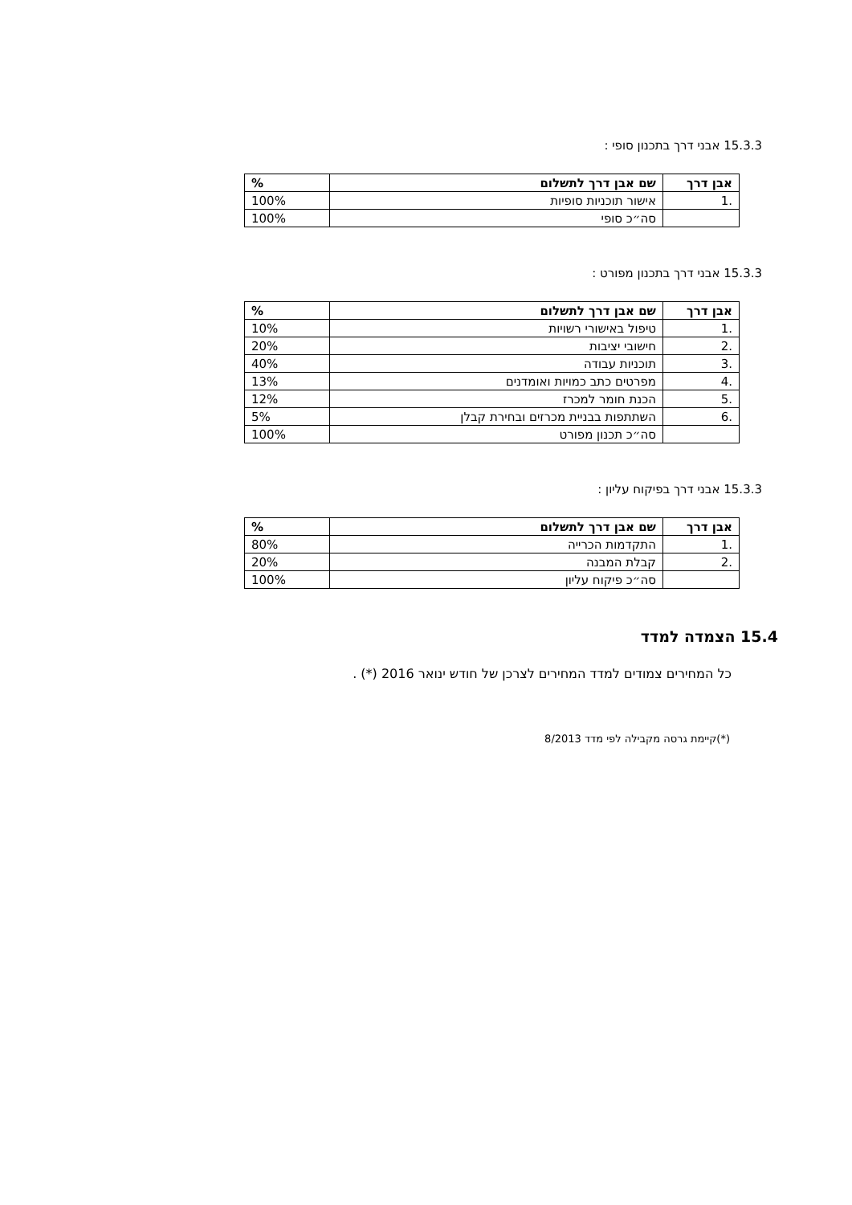15.3.3 אבני דרך בתכנון סופי :
| אבן דרך | שם אבן דרך לתשלום | % |
| --- | --- | --- |
| .1 | אישור תוכניות סופיות | 100% |
| | סה״כ סופי | 100% |
15.3.3 אבני דרך בתכנון מפורט :
| אבן דרך | שם אבן דרך לתשלום | % |
| --- | --- | --- |
| .1 | טיפול באישורי רשויות | 10% |
| .2 | חישובי יציבות | 20% |
| .3 | תוכניות עבודה | 40% |
| .4 | מפרטים כתב כמויות ואומדנים | 13% |
| .5 | הכנת חומר למכרז | 12% |
| .6 | השתתפות בבניית מכרזים ובחירת קבלן | 5% |
| | סה״כ תכנון מפורט | 100% |
15.3.3 אבני דרך בפיקוח עליון :
| אבן דרך | שם אבן דרך לתשלום | % |
| --- | --- | --- |
| .1 | התקדמות הכרייה | 80% |
| .2 | קבלת המבנה | 20% |
| | סה״כ פיקוח עליון | 100% |
15.4 הצמדה למדד
כל המחירים צמודים למדד המחירים לצרכן של חודש ינואר 2016 (*) .
(*)קיימת גרסה מקבילה לפי מדד 8/2013